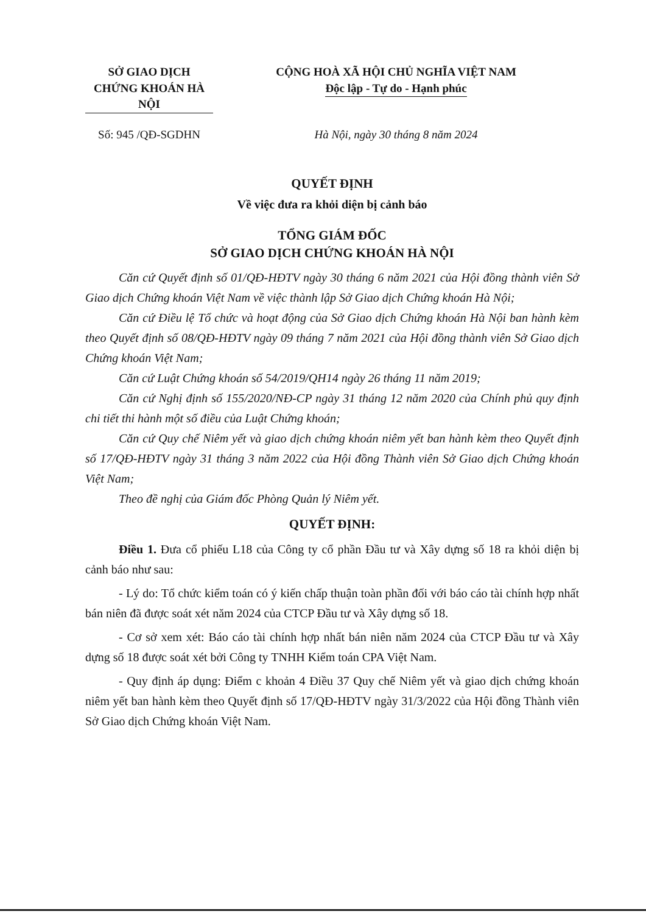SỞ GIAO DỊCH
CHỨNG KHOÁN HÀ NỘI
CỘNG HOÀ XÃ HỘI CHỦ NGHĨA VIỆT NAM
Độc lập - Tự do - Hạnh phúc
Số: 945 /QĐ-SGDHN Hà Nội, ngày 30 tháng 8 năm 2024
QUYẾT ĐỊNH
Về việc đưa ra khỏi diện bị cảnh báo
TỔNG GIÁM ĐỐC
SỞ GIAO DỊCH CHỨNG KHOÁN HÀ NỘI
Căn cứ Quyết định số 01/QĐ-HĐTV ngày 30 tháng 6 năm 2021 của Hội đồng thành viên Sở Giao dịch Chứng khoán Việt Nam về việc thành lập Sở Giao dịch Chứng khoán Hà Nội;
Căn cứ Điều lệ Tổ chức và hoạt động của Sở Giao dịch Chứng khoán Hà Nội ban hành kèm theo Quyết định số 08/QĐ-HĐTV ngày 09 tháng 7 năm 2021 của Hội đồng thành viên Sở Giao dịch Chứng khoán Việt Nam;
Căn cứ Luật Chứng khoán số 54/2019/QH14 ngày 26 tháng 11 năm 2019;
Căn cứ Nghị định số 155/2020/NĐ-CP ngày 31 tháng 12 năm 2020 của Chính phủ quy định chi tiết thi hành một số điều của Luật Chứng khoán;
Căn cứ Quy chế Niêm yết và giao dịch chứng khoán niêm yết ban hành kèm theo Quyết định số 17/QĐ-HĐTV ngày 31 tháng 3 năm 2022 của Hội đồng Thành viên Sở Giao dịch Chứng khoán Việt Nam;
Theo đề nghị của Giám đốc Phòng Quản lý Niêm yết.
QUYẾT ĐỊNH:
Điều 1. Đưa cổ phiếu L18 của Công ty cổ phần Đầu tư và Xây dựng số 18 ra khỏi diện bị cảnh báo như sau:
- Lý do: Tổ chức kiểm toán có ý kiến chấp thuận toàn phần đối với báo cáo tài chính hợp nhất bán niên đã được soát xét năm 2024 của CTCP Đầu tư và Xây dựng số 18.
- Cơ sở xem xét: Báo cáo tài chính hợp nhất bán niên năm 2024 của CTCP Đầu tư và Xây dựng số 18 được soát xét bởi Công ty TNHH Kiểm toán CPA Việt Nam.
- Quy định áp dụng: Điểm c khoản 4 Điều 37 Quy chế Niêm yết và giao dịch chứng khoán niêm yết ban hành kèm theo Quyết định số 17/QĐ-HĐTV ngày 31/3/2022 của Hội đồng Thành viên Sở Giao dịch Chứng khoán Việt Nam.